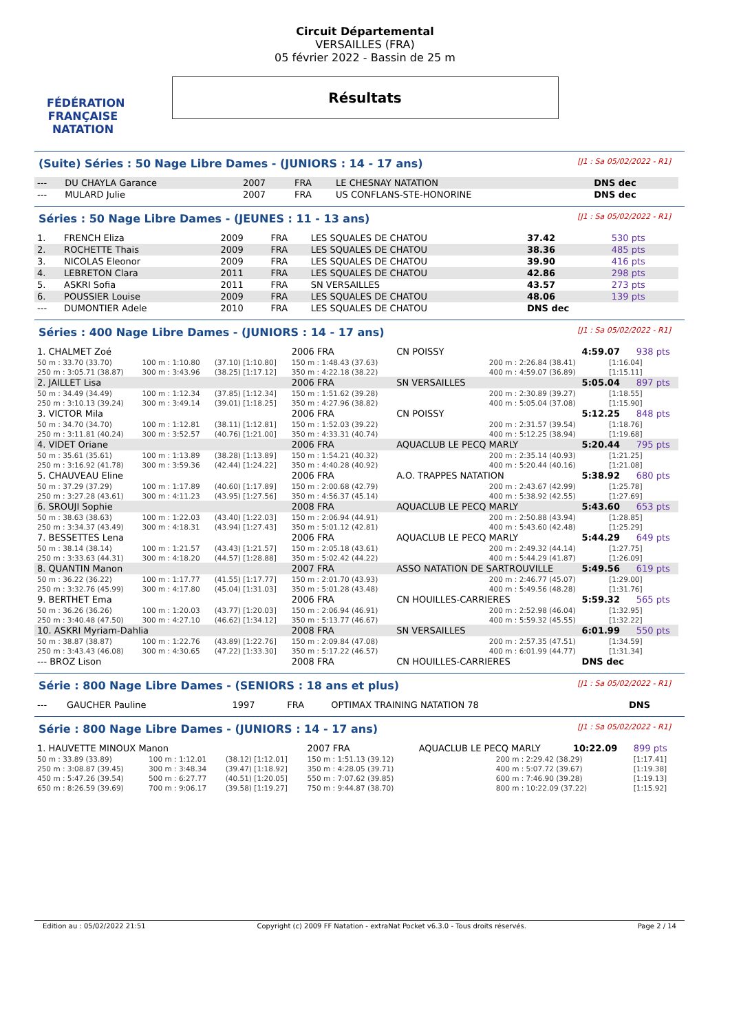FÉDÉRATION FRANÇAISE
NATATION
Circuit Départemental
VERSAILLES (FRA)
05 février 2022 - Bassin de 25 m
Résultats
(Suite) Séries : 50 Nage Libre Dames - (JUNIORS : 14 - 17 ans) [J1 : Sa 05/02/2022 - R1]
| --- | DU CHAYLA Garance | 2007 | FRA | LE CHESNAY NATATION | DNS dec |
| --- | MULARD Julie | 2007 | FRA | US CONFLANS-STE-HONORINE | DNS dec |
Séries : 50 Nage Libre Dames - (JEUNES : 11 - 13 ans) [J1 : Sa 05/02/2022 - R1]
| 1. | FRENCH Eliza | 2009 | FRA | LES SQUALES DE CHATOU | 37.42 | 530 pts |
| 2. | ROCHETTE Thais | 2009 | FRA | LES SQUALES DE CHATOU | 38.36 | 485 pts |
| 3. | NICOLAS Eleonor | 2009 | FRA | LES SQUALES DE CHATOU | 39.90 | 416 pts |
| 4. | LEBRETON Clara | 2011 | FRA | LES SQUALES DE CHATOU | 42.86 | 298 pts |
| 5. | ASKRI Sofia | 2011 | FRA | SN VERSAILLES | 43.57 | 273 pts |
| 6. | POUSSIER Louise | 2009 | FRA | LES SQUALES DE CHATOU | 48.06 | 139 pts |
| --- | DUMONTIER Adele | 2010 | FRA | LES SQUALES DE CHATOU | DNS dec | |
Séries : 400 Nage Libre Dames - (JUNIORS : 14 - 17 ans) [J1 : Sa 05/02/2022 - R1]
| 1. CHALMET Zoé | | | 2006 FRA | CN POISSY | | 4:59.07 | | 938 pts |
| 50 m : 33.70 (33.70) | 100 m : 1:10.80 | (37.10) [1:10.80] | 150 m : 1:48.43 (37.63) | | 200 m : 2:26.84 (38.41) | | [1:16.04] | |
| 250 m : 3:05.71 (38.87) | 300 m : 3:43.96 | (38.25) [1:17.12] | 350 m : 4:22.18 (38.22) | | 400 m : 4:59.07 (36.89) | | [1:15.11] | |
| 2. JAILLET Lisa | | | 2006 FRA | SN VERSAILLES | | 5:05.04 | | 897 pts |
| 50 m : 34.49 (34.49) | 100 m : 1:12.34 | (37.85) [1:12.34] | 150 m : 1:51.62 (39.28) | | 200 m : 2:30.89 (39.27) | | [1:18.55] | |
| 250 m : 3:10.13 (39.24) | 300 m : 3:49.14 | (39.01) [1:18.25] | 350 m : 4:27.96 (38.82) | | 400 m : 5:05.04 (37.08) | | [1:15.90] | |
| 3. VICTOR Mila | | | 2006 FRA | CN POISSY | | 5:12.25 | | 848 pts |
| 50 m : 34.70 (34.70) | 100 m : 1:12.81 | (38.11) [1:12.81] | 150 m : 1:52.03 (39.22) | | 200 m : 2:31.57 (39.54) | | [1:18.76] | |
| 250 m : 3:11.81 (40.24) | 300 m : 3:52.57 | (40.76) [1:21.00] | 350 m : 4:33.31 (40.74) | | 400 m : 5:12.25 (38.94) | | [1:19.68] | |
| 4. VIDET Oriane | | | 2006 FRA | AQUACLUB LE PECQ MARLY | | 5:20.44 | | 795 pts |
| 50 m : 35.61 (35.61) | 100 m : 1:13.89 | (38.28) [1:13.89] | 150 m : 1:54.21 (40.32) | | 200 m : 2:35.14 (40.93) | | [1:21.25] | |
| 250 m : 3:16.92 (41.78) | 300 m : 3:59.36 | (42.44) [1:24.22] | 350 m : 4:40.28 (40.92) | | 400 m : 5:20.44 (40.16) | | [1:21.08] | |
| 5. CHAUVEAU Eline | | | 2006 FRA | A.O. TRAPPES NATATION | | 5:38.92 | | 680 pts |
| 50 m : 37.29 (37.29) | 100 m : 1:17.89 | (40.60) [1:17.89] | 150 m : 2:00.68 (42.79) | | 200 m : 2:43.67 (42.99) | | [1:25.78] | |
| 250 m : 3:27.28 (43.61) | 300 m : 4:11.23 | (43.95) [1:27.56] | 350 m : 4:56.37 (45.14) | | 400 m : 5:38.92 (42.55) | | [1:27.69] | |
| 6. SROUJI Sophie | | | 2008 FRA | AQUACLUB LE PECQ MARLY | | 5:43.60 | | 653 pts |
| 50 m : 38.63 (38.63) | 100 m : 1:22.03 | (43.40) [1:22.03] | 150 m : 2:06.94 (44.91) | | 200 m : 2:50.88 (43.94) | | [1:28.85] | |
| 250 m : 3:34.37 (43.49) | 300 m : 4:18.31 | (43.94) [1:27.43] | 350 m : 5:01.12 (42.81) | | 400 m : 5:43.60 (42.48) | | [1:25.29] | |
| 7. BESSETTES Lena | | | 2006 FRA | AQUACLUB LE PECQ MARLY | | 5:44.29 | | 649 pts |
| 50 m : 38.14 (38.14) | 100 m : 1:21.57 | (43.43) [1:21.57] | 150 m : 2:05.18 (43.61) | | 200 m : 2:49.32 (44.14) | | [1:27.75] | |
| 250 m : 3:33.63 (44.31) | 300 m : 4:18.20 | (44.57) [1:28.88] | 350 m : 5:02.42 (44.22) | | 400 m : 5:44.29 (41.87) | | [1:26.09] | |
| 8. QUANTIN Manon | | | 2007 FRA | ASSO NATATION DE SARTROUVILLE | | 5:49.56 | | 619 pts |
| 50 m : 36.22 (36.22) | 100 m : 1:17.77 | (41.55) [1:17.77] | 150 m : 2:01.70 (43.93) | | 200 m : 2:46.77 (45.07) | | [1:29.00] | |
| 250 m : 3:32.76 (45.99) | 300 m : 4:17.80 | (45.04) [1:31.03] | 350 m : 5:01.28 (43.48) | | 400 m : 5:49.56 (48.28) | | [1:31.76] | |
| 9. BERTHET Ema | | | 2006 FRA | CN HOUILLES-CARRIERES | | 5:59.32 | | 565 pts |
| 50 m : 36.26 (36.26) | 100 m : 1:20.03 | (43.77) [1:20.03] | 150 m : 2:06.94 (46.91) | | 200 m : 2:52.98 (46.04) | | [1:32.95] | |
| 250 m : 3:40.48 (47.50) | 300 m : 4:27.10 | (46.62) [1:34.12] | 350 m : 5:13.77 (46.67) | | 400 m : 5:59.32 (45.55) | | [1:32.22] | |
| 10. ASKRI Myriam-Dahlia | | | 2008 FRA | SN VERSAILLES | | 6:01.99 | | 550 pts |
| 50 m : 38.87 (38.87) | 100 m : 1:22.76 | (43.89) [1:22.76] | 150 m : 2:09.84 (47.08) | | 200 m : 2:57.35 (47.51) | | [1:34.59] | |
| 250 m : 3:43.43 (46.08) | 300 m : 4:30.65 | (47.22) [1:33.30] | 350 m : 5:17.22 (46.57) | | 400 m : 6:01.99 (44.77) | | [1:31.34] | |
| --- BROZ Lison | | | 2008 FRA | CN HOUILLES-CARRIERES | | DNS dec | | |
Série : 800 Nage Libre Dames - (SENIORS : 18 ans et plus) [J1 : Sa 05/02/2022 - R1]
| --- | GAUCHER Pauline | 1997 | FRA | OPTIMAX TRAINING NATATION 78 | DNS |
Série : 800 Nage Libre Dames - (JUNIORS : 14 - 17 ans) [J1 : Sa 05/02/2022 - R1]
| 1. HAUVETTE MINOUX Manon | | | 2007 FRA | AQUACLUB LE PECQ MARLY | | 10:22.09 | 899 pts |
| 50 m : 33.89 (33.89) | 100 m : 1:12.01 | (38.12) [1:12.01] | 150 m : 1:51.13 (39.12) | | 200 m : 2:29.42 (38.29) | | [1:17.41] |
| 250 m : 3:08.87 (39.45) | 300 m : 3:48.34 | (39.47) [1:18.92] | 350 m : 4:28.05 (39.71) | | 400 m : 5:07.72 (39.67) | | [1:19.38] |
| 450 m : 5:47.26 (39.54) | 500 m : 6:27.77 | (40.51) [1:20.05] | 550 m : 7:07.62 (39.85) | | 600 m : 7:46.90 (39.28) | | [1:19.13] |
| 650 m : 8:26.59 (39.69) | 700 m : 9:06.17 | (39.58) [1:19.27] | 750 m : 9:44.87 (38.70) | | 800 m : 10:22.09 (37.22) | | [1:15.92] |
Edition au : 05/02/2022 21:51 Copyright (c) 2009 FF Natation - extraNat Pocket v6.3.0 - Tous droits réservés. Page 2 / 14